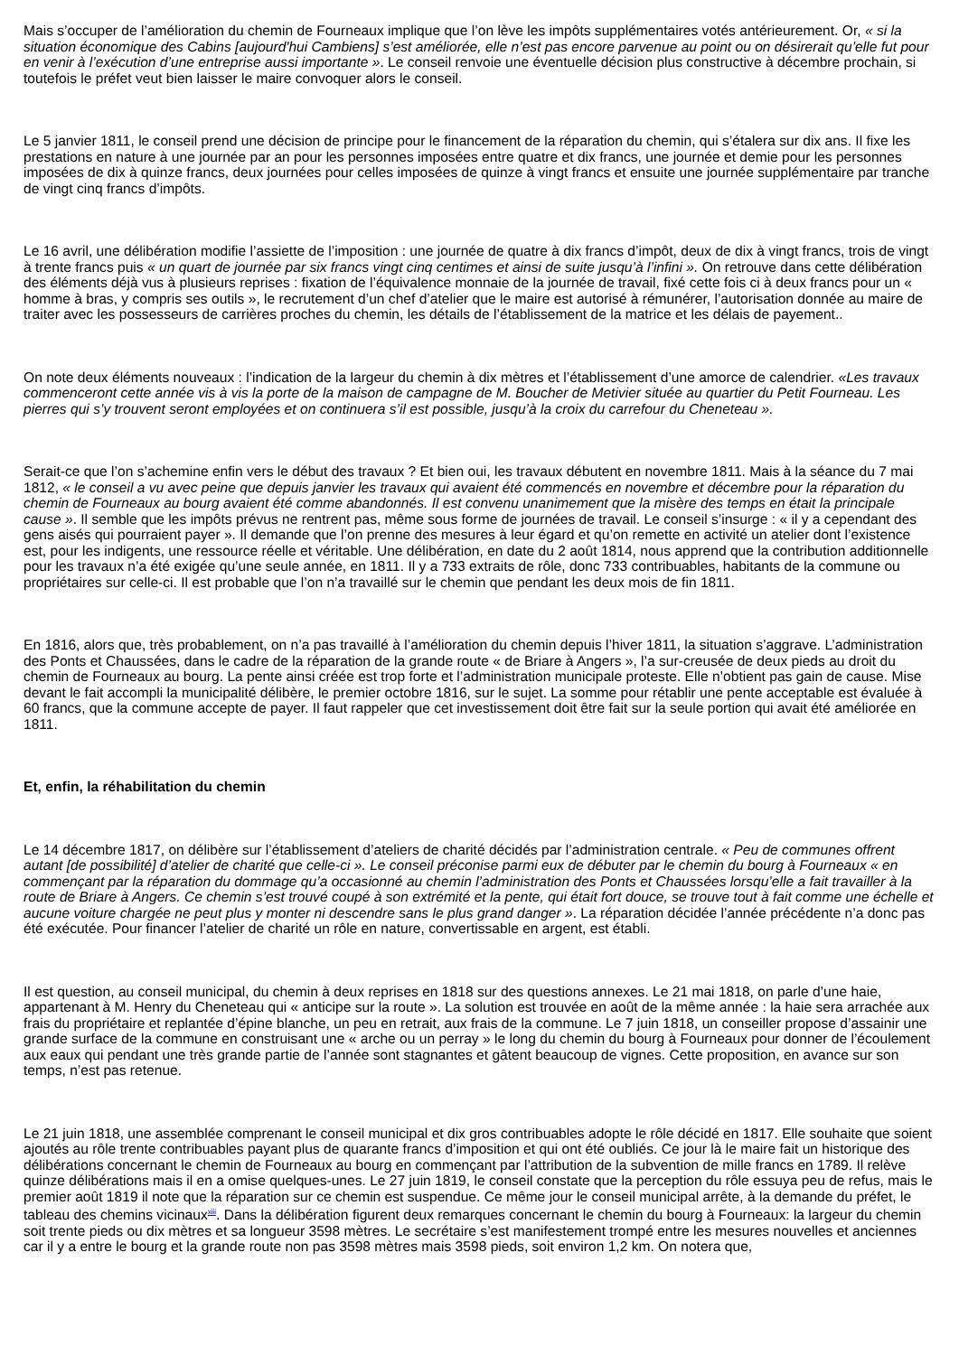Mais s’occuper de l’amélioration du chemin de Fourneaux implique que l’on lève les impôts supplémentaires votés antérieurement. Or, « si la situation économique des Cabins [aujourd'hui Cambiens] s’est améliorée, elle n’est pas encore parvenue au point ou on désirerait qu’elle fut pour en venir à l’exécution d’une entreprise aussi importante ». Le conseil renvoie une éventuelle décision plus constructive à décembre prochain, si toutefois le préfet veut bien laisser le maire convoquer alors le conseil.
Le 5 janvier 1811, le conseil prend une décision de principe pour le financement de la réparation du chemin, qui s’étalera sur dix ans. Il fixe les prestations en nature à une journée par an pour les personnes imposées entre quatre et dix francs, une journée et demie pour les personnes imposées de dix à quinze francs, deux journées pour celles imposées de quinze à vingt francs et ensuite une journée supplémentaire par tranche de vingt cinq francs d’impôts.
Le 16 avril, une délibération modifie l’assiette de l’imposition : une journée de quatre à dix francs d’impôt, deux de dix à vingt francs, trois de vingt à trente francs puis « un quart de journée par six francs vingt cinq centimes et ainsi de suite jusqu’à l’infini ». On retrouve dans cette délibération des éléments déjà vus à plusieurs reprises : fixation de l’équivalence monnaie de la journée de travail, fixé cette fois ci à deux francs pour un « homme à bras, y compris ses outils », le recrutement d’un chef d’atelier que le maire est autorisé à rémunérer, l’autorisation donnée au maire de traiter avec les possesseurs de carrières proches du chemin, les détails de l’établissement de la matrice et les délais de payement..
On note deux éléments nouveaux : l’indication de la largeur du chemin à dix mètres et l’établissement d’une amorce de calendrier. «Les travaux commenceront cette année vis à vis la porte de la maison de campagne de M. Boucher de Metivier située au quartier du Petit Fourneau. Les pierres qui s’y trouvent seront employées et on continuera s’il est possible, jusqu’à la croix du carrefour du Cheneteau ».
Serait-ce que l’on s’achemine enfin vers le début des travaux ? Et bien oui, les travaux débutent en novembre 1811. Mais à la séance du 7 mai 1812, « le conseil a vu avec peine que depuis janvier les travaux qui avaient été commencés en novembre et décembre pour la réparation du chemin de Fourneaux au bourg avaient été comme abandonnés. Il est convenu unanimement que la misère des temps en était la principale cause ». Il semble que les impôts prévus ne rentrent pas, même sous forme de journées de travail. Le conseil s’insurge : « il y a cependant des gens aisés qui pourraient payer ». Il demande que l’on prenne des mesures à leur égard et qu’on remette en activité un atelier dont l’existence est, pour les indigents, une ressource réelle et véritable. Une délibération, en date du 2 août 1814, nous apprend que la contribution additionnelle pour les travaux n’a été exigée qu’une seule année, en 1811. Il y a 733 extraits de rôle, donc 733 contribuables, habitants de la commune ou propriétaires sur celle-ci. Il est probable que l’on n’a travaillé sur le chemin que pendant les deux mois de fin 1811.
En 1816, alors que, très probablement, on n’a pas travaillé à l’amélioration du chemin depuis l’hiver 1811, la situation s’aggrave. L’administration des Ponts et Chaussées, dans le cadre de la réparation de la grande route « de Briare à Angers », l’a sur-creusée de deux pieds au droit du chemin de Fourneaux au bourg. La pente ainsi créée est trop forte et l’administration municipale proteste. Elle n’obtient pas gain de cause. Mise devant le fait accompli la municipalité délibère, le premier octobre 1816, sur le sujet. La somme pour rétablir une pente acceptable est évaluée à 60 francs, que la commune accepte de payer. Il faut rappeler que cet investissement doit être fait sur la seule portion qui avait été améliorée en 1811.
Et, enfin, la réhabilitation du chemin
Le 14 décembre 1817, on délibère sur l’établissement d’ateliers de charité décidés par l’administration centrale. « Peu de communes offrent autant [de possibilité] d’atelier de charité que celle-ci ». Le conseil préconise parmi eux de débuter par le chemin du bourg à Fourneaux « en commençant par la réparation du dommage qu’a occasionné au chemin l’administration des Ponts et Chaussées lorsqu’elle a fait travailler à la route de Briare à Angers. Ce chemin s’est trouvé coupé à son extrémité et la pente, qui était fort douce, se trouve tout à fait comme une échelle et aucune voiture chargée ne peut plus y monter ni descendre sans le plus grand danger ». La réparation décidée l’année précédente n’a donc pas été exécutée. Pour financer l’atelier de charité un rôle en nature, convertissable en argent, est établi.
Il est question, au conseil municipal, du chemin à deux reprises en 1818 sur des questions annexes. Le 21 mai 1818, on parle d’une haie, appartenant à M. Henry du Cheneteau qui « anticipe sur la route ». La solution est trouvée en août de la même année : la haie sera arrachée aux frais du propriétaire et replantée d’épine blanche, un peu en retrait, aux frais de la commune. Le 7 juin 1818, un conseiller propose d’assainir une grande surface de la commune en construisant une « arche ou un perray » le long du chemin du bourg à Fourneaux pour donner de l’écoulement aux eaux qui pendant une très grande partie de l’année sont stagnantes et gâtent beaucoup de vignes. Cette proposition, en avance sur son temps, n’est pas retenue.
Le 21 juin 1818, une assemblée comprenant le conseil municipal et dix gros contribuables adopte le rôle décidé en 1817. Elle souhaite que soient ajoutés au rôle trente contribuables payant plus de quarante francs d’imposition et qui ont été oubliés. Ce jour là le maire fait un historique des délibérations concernant le chemin de Fourneaux au bourg en commençant par l’attribution de la subvention de mille francs en 1789. Il relève quinze délibérations mais il en a omise quelques-unes. Le 27 juin 1819, le conseil constate que la perception du rôle essuya peu de refus, mais le premier août 1819 il note que la réparation sur ce chemin est suspendue. Ce même jour le conseil municipal arrête, à la demande du préfet, le tableau des chemins vicinaux<sup>xiii</sup>. Dans la délibération figurent deux remarques concernant le chemin du bourg à Fourneaux: la largeur du chemin soit trente pieds ou dix mètres et sa longueur 3598 mètres. Le secrétaire s’est manifestement trompé entre les mesures nouvelles et anciennes car il y a entre le bourg et la grande route non pas 3598 mètres mais 3598 pieds, soit environ 1,2 km. On notera que,